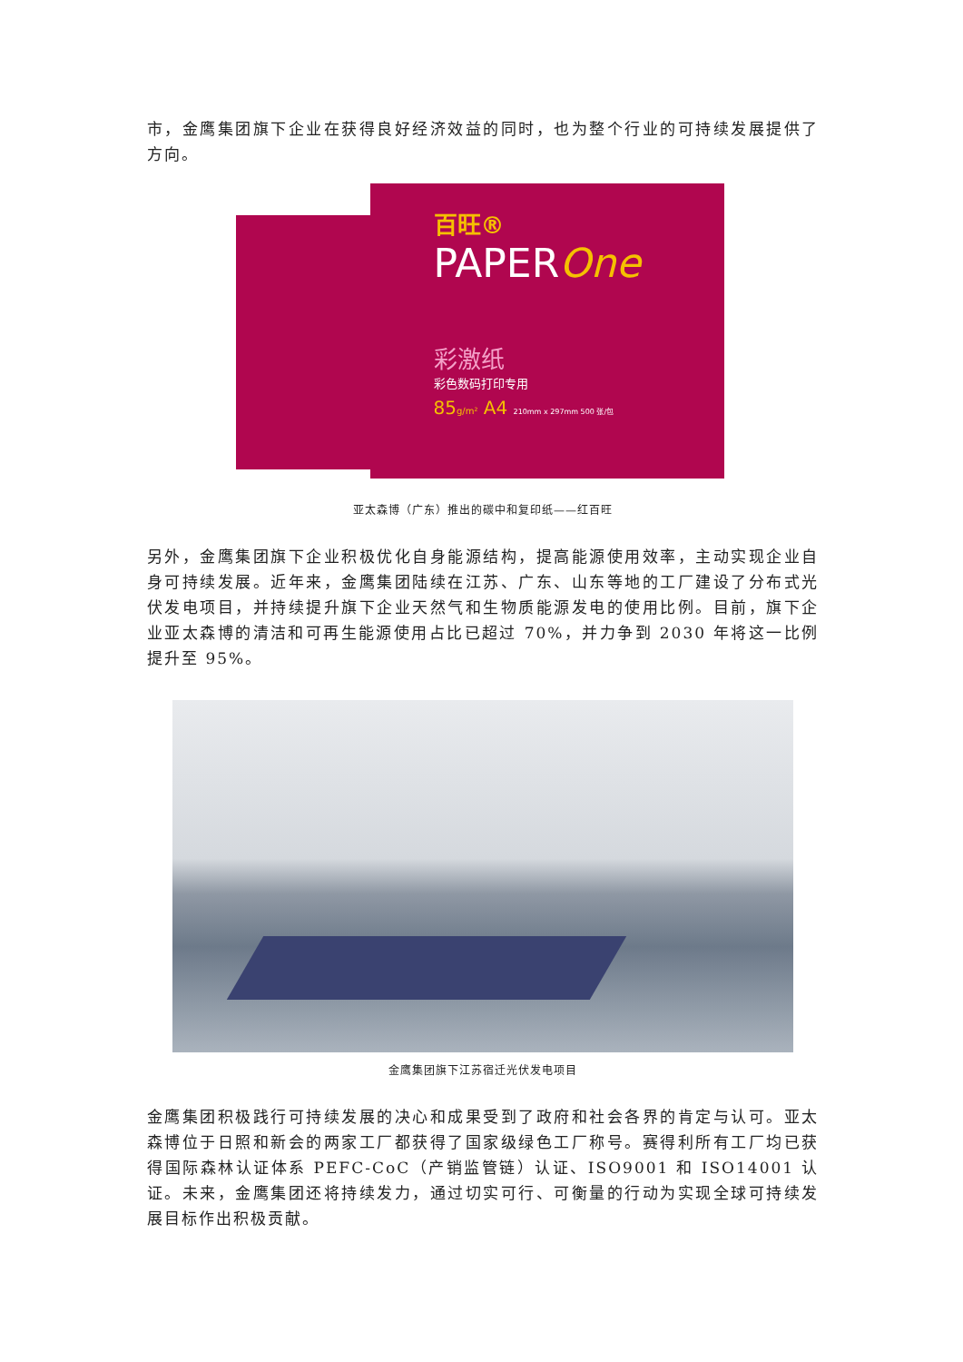市，金鹰集团旗下企业在获得良好经济效益的同时，也为整个行业的可持续发展提供了方向。
百旺®
PAPEROne
彩激纸
彩色数码打印专用
85g/m² A4 210mm x 297mm 500 张/包
亚太森博（广东）推出的碳中和复印纸——红百旺
另外，金鹰集团旗下企业积极优化自身能源结构，提高能源使用效率，主动实现企业自身可持续发展。近年来，金鹰集团陆续在江苏、广东、山东等地的工厂建设了分布式光伏发电项目，并持续提升旗下企业天然气和生物质能源发电的使用比例。目前，旗下企业亚太森博的清洁和可再生能源使用占比已超过 70%，并力争到 2030 年将这一比例提升至 95%。
金鹰集团旗下江苏宿迁光伏发电项目
金鹰集团积极践行可持续发展的决心和成果受到了政府和社会各界的肯定与认可。亚太森博位于日照和新会的两家工厂都获得了国家级绿色工厂称号。赛得利所有工厂均已获得国际森林认证体系 PEFC-CoC（产销监管链）认证、ISO9001 和 ISO14001 认证。未来，金鹰集团还将持续发力，通过切实可行、可衡量的行动为实现全球可持续发展目标作出积极贡献。